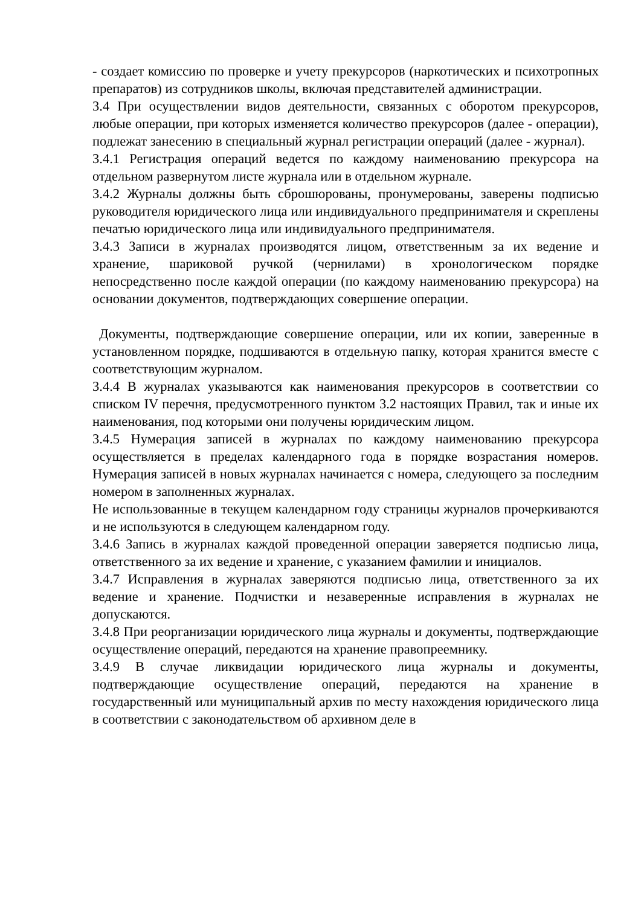- создает комиссию по проверке и учету прекурсоров (наркотических и психотропных препаратов) из сотрудников школы, включая представителей администрации.
3.4 При осуществлении видов деятельности, связанных с оборотом прекурсоров, любые операции, при которых изменяется количество прекурсоров (далее - операции), подлежат занесению в специальный журнал регистрации операций (далее - журнал).
3.4.1 Регистрация операций ведется по каждому наименованию прекурсора на отдельном развернутом листе журнала или в отдельном журнале.
3.4.2 Журналы должны быть сброшюрованы, пронумерованы, заверены подписью руководителя юридического лица или индивидуального предпринимателя и скреплены печатью юридического лица или индивидуального предпринимателя.
3.4.3 Записи в журналах производятся лицом, ответственным за их ведение и хранение, шариковой ручкой (чернилами) в хронологическом порядке непосредственно после каждой операции (по каждому наименованию прекурсора) на основании документов, подтверждающих совершение операции.
Документы, подтверждающие совершение операции, или их копии, заверенные в установленном порядке, подшиваются в отдельную папку, которая хранится вместе с соответствующим журналом.
3.4.4 В журналах указываются как наименования прекурсоров в соответствии со списком IV перечня, предусмотренного пунктом 3.2 настоящих Правил, так и иные их наименования, под которыми они получены юридическим лицом.
3.4.5 Нумерация записей в журналах по каждому наименованию прекурсора осуществляется в пределах календарного года в порядке возрастания номеров. Нумерация записей в новых журналах начинается с номера, следующего за последним номером в заполненных журналах.
Не использованные в текущем календарном году страницы журналов прочеркиваются и не используются в следующем календарном году.
3.4.6 Запись в журналах каждой проведенной операции заверяется подписью лица, ответственного за их ведение и хранение, с указанием фамилии и инициалов.
3.4.7 Исправления в журналах заверяются подписью лица, ответственного за их ведение и хранение. Подчистки и незаверенные исправления в журналах не допускаются.
3.4.8 При реорганизации юридического лица журналы и документы, подтверждающие осуществление операций, передаются на хранение правопреемнику.
3.4.9 В случае ликвидации юридического лица журналы и документы, подтверждающие осуществление операций, передаются на хранение в государственный или муниципальный архив по месту нахождения юридического лица в соответствии с законодательством об архивном деле в